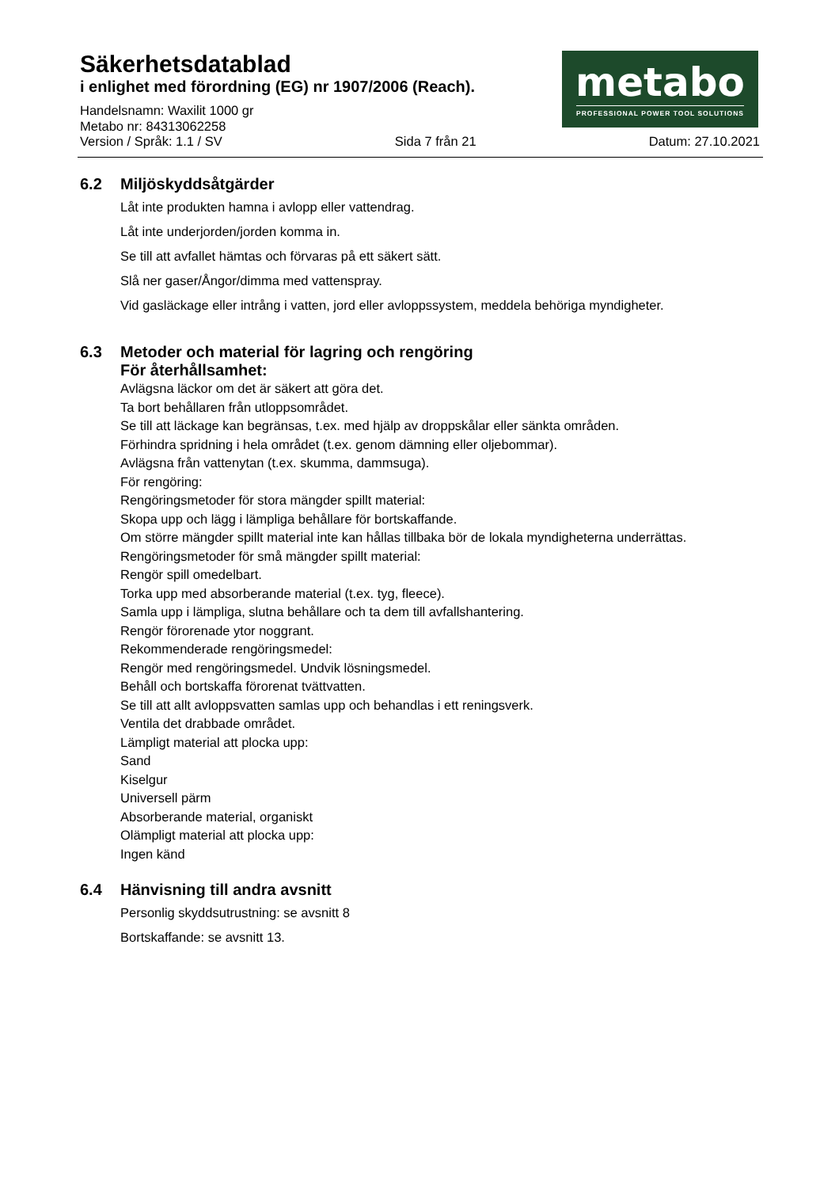metabo
PROFESSIONAL POWER TOOL SOLUTIONS
Säkerhetsdatablad
i enlighet med förordning (EG) nr 1907/2006 (Reach).
Handelsnamn: Waxilit 1000 gr
Metabo nr: 84313062258
Version / Språk: 1.1 / SV Sida 7 från 21 Datum: 27.10.2021
6.2 Miljöskyddsåtgärder
Låt inte produkten hamna i avlopp eller vattendrag.
Låt inte underjorden/jorden komma in.
Se till att avfallet hämtas och förvaras på ett säkert sätt.
Slå ner gaser/Ångor/dimma med vattenspray.
Vid gasläckage eller intrång i vatten, jord eller avloppssystem, meddela behöriga myndigheter.
6.3 Metoder och material för lagring och rengöring
För återhållsamhet:
Avlägsna läckor om det är säkert att göra det.
Ta bort behållaren från utloppsområdet.
Se till att läckage kan begränsas, t.ex. med hjälp av droppskålar eller sänkta områden.
Förhindra spridning i hela området (t.ex. genom dämning eller oljebommar).
Avlägsna från vattenytan (t.ex. skumma, dammsuga).
För rengöring:
Rengöringsmetoder för stora mängder spillt material:
Skopa upp och lägg i lämpliga behållare för bortskaffande.
Om större mängder spillt material inte kan hållas tillbaka bör de lokala myndigheterna underrättas.
Rengöringsmetoder för små mängder spillt material:
Rengör spill omedelbart.
Torka upp med absorberande material (t.ex. tyg, fleece).
Samla upp i lämpliga, slutna behållare och ta dem till avfallshantering.
Rengör förorenade ytor noggrant.
Rekommenderade rengöringsmedel:
Rengör med rengöringsmedel. Undvik lösningsmedel.
Behåll och bortskaffa förorenat tvättvatten.
Se till att allt avloppsvatten samlas upp och behandlas i ett reningsverk.
Ventila det drabbade området.
Lämpligt material att plocka upp:
Sand
Kiselgur
Universell pärm
Absorberande material, organiskt
Olämpligt material att plocka upp:
Ingen känd
6.4 Hänvisning till andra avsnitt
Personlig skyddsutrustning: se avsnitt 8
Bortskaffande: se avsnitt 13.